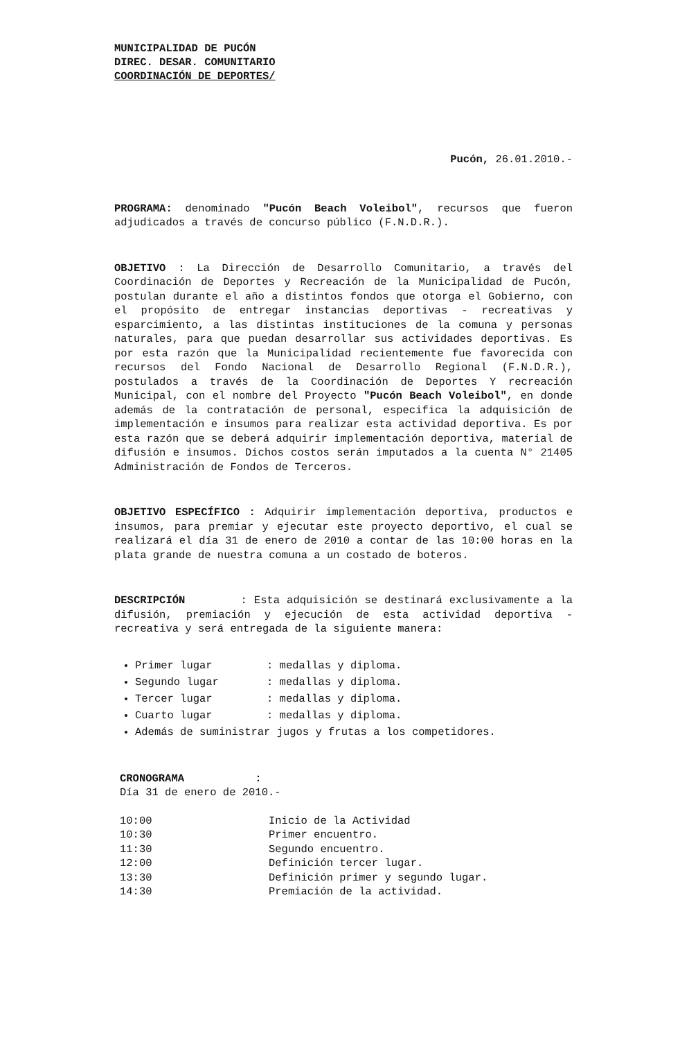MUNICIPALIDAD DE PUCÓN
DIREC. DESAR. COMUNITARIO
COORDINACIÓN DE DEPORTES/
Pucón, 26.01.2010.-
PROGRAMA: denominado "Pucón Beach Voleibol", recursos que fueron adjudicados a través de concurso público (F.N.D.R.).
OBJETIVO : La Dirección de Desarrollo Comunitario, a través del Coordinación de Deportes y Recreación de la Municipalidad de Pucón, postulan durante el año a distintos fondos que otorga el Gobierno, con el propósito de entregar instancias deportivas - recreativas y esparcimiento, a las distintas instituciones de la comuna y personas naturales, para que puedan desarrollar sus actividades deportivas. Es por esta razón que la Municipalidad recientemente fue favorecida con recursos del Fondo Nacional de Desarrollo Regional (F.N.D.R.), postulados a través de la Coordinación de Deportes Y recreación Municipal, con el nombre del Proyecto "Pucón Beach Voleibol", en donde además de la contratación de personal, especifica la adquisición de implementación e insumos para realizar esta actividad deportiva. Es por esta razón que se deberá adquirir implementación deportiva, material de difusión e insumos. Dichos costos serán imputados a la cuenta N° 21405 Administración de Fondos de Terceros.
OBJETIVO ESPECÍFICO : Adquirir implementación deportiva, productos e insumos, para premiar y ejecutar este proyecto deportivo, el cual se realizará el día 31 de enero de 2010 a contar de las 10:00 horas en la plata grande de nuestra comuna a un costado de boteros.
DESCRIPCIÓN : Esta adquisición se destinará exclusivamente a la difusión, premiación y ejecución de esta actividad deportiva - recreativa y será entregada de la siguiente manera:
Primer lugar: medallas y diploma.
Segundo lugar: medallas y diploma.
Tercer lugar: medallas y diploma.
Cuarto lugar: medallas y diploma.
Además de suministrar jugos y frutas a los competidores.
CRONOGRAMA :
Día 31 de enero de 2010.-
| 10:00 | Inicio de la Actividad |
| 10:30 | Primer encuentro. |
| 11:30 | Segundo encuentro. |
| 12:00 | Definición tercer lugar. |
| 13:30 | Definición primer y segundo lugar. |
| 14:30 | Premiación de la actividad. |